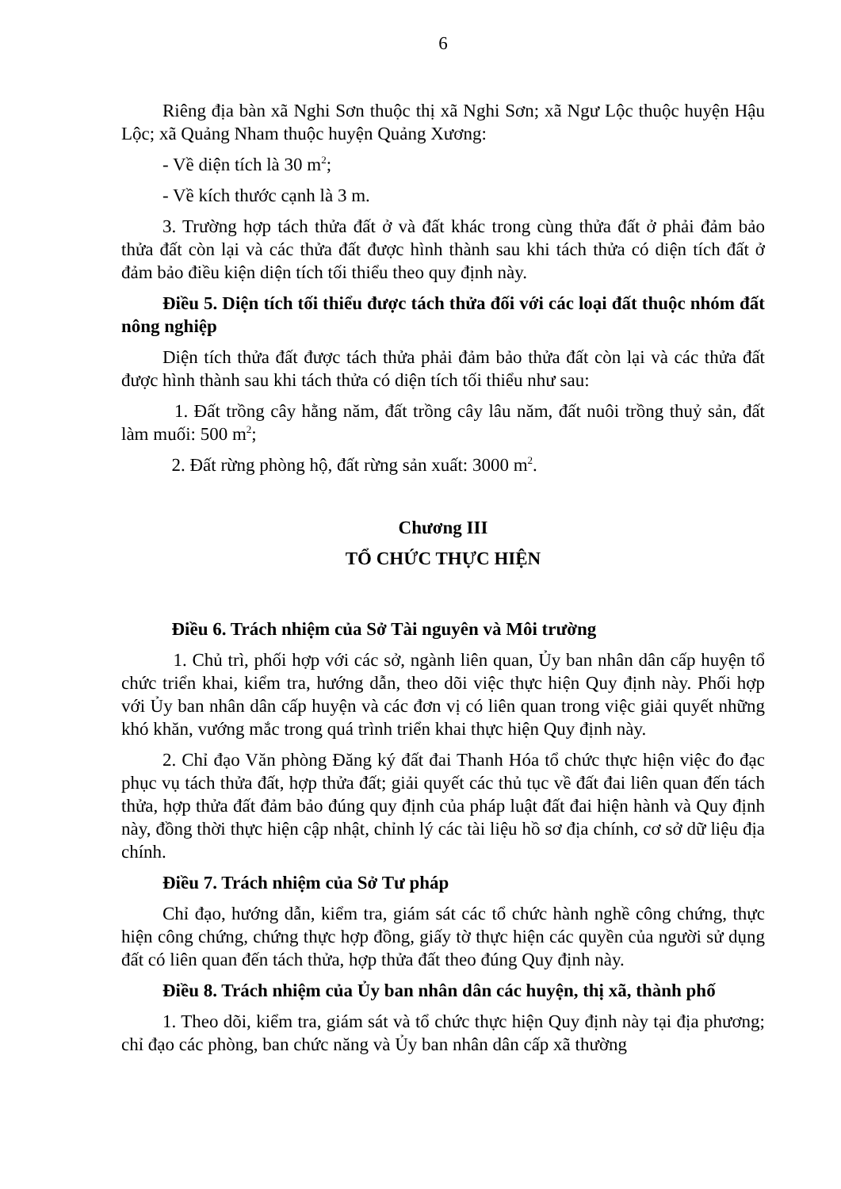6
Riêng địa bàn xã Nghi Sơn thuộc thị xã Nghi Sơn; xã Ngư Lộc thuộc huyện Hậu Lộc; xã Quảng Nham thuộc huyện Quảng Xương:
- Về diện tích là 30 m<sup>2</sup>;
- Về kích thước cạnh là 3 m.
3. Trường hợp tách thửa đất ở và đất khác trong cùng thửa đất ở phải đảm bảo thửa đất còn lại và các thửa đất được hình thành sau khi tách thửa có diện tích đất ở đảm bảo điều kiện diện tích tối thiểu theo quy định này.
Điều 5. Diện tích tối thiểu được tách thửa đối với các loại đất thuộc nhóm đất nông nghiệp
Diện tích thửa đất được tách thửa phải đảm bảo thửa đất còn lại và các thửa đất được hình thành sau khi tách thửa có diện tích tối thiểu như sau:
1. Đất trồng cây hằng năm, đất trồng cây lâu năm, đất nuôi trồng thuỷ sản, đất làm muối: 500 m<sup>2</sup>;
2. Đất rừng phòng hộ, đất rừng sản xuất: 3000 m<sup>2</sup>.
Chương III
TỔ CHỨC THỰC HIỆN
Điều 6. Trách nhiệm của Sở Tài nguyên và Môi trường
1. Chủ trì, phối hợp với các sở, ngành liên quan, Ủy ban nhân dân cấp huyện tổ chức triển khai, kiểm tra, hướng dẫn, theo dõi việc thực hiện Quy định này. Phối hợp với Ủy ban nhân dân cấp huyện và các đơn vị có liên quan trong việc giải quyết những khó khăn, vướng mắc trong quá trình triển khai thực hiện Quy định này.
2. Chỉ đạo Văn phòng Đăng ký đất đai Thanh Hóa tổ chức thực hiện việc đo đạc phục vụ tách thửa đất, hợp thửa đất; giải quyết các thủ tục về đất đai liên quan đến tách thửa, hợp thửa đất đảm bảo đúng quy định của pháp luật đất đai hiện hành và Quy định này, đồng thời thực hiện cập nhật, chỉnh lý các tài liệu hồ sơ địa chính, cơ sở dữ liệu địa chính.
Điều 7. Trách nhiệm của Sở Tư pháp
Chỉ đạo, hướng dẫn, kiểm tra, giám sát các tổ chức hành nghề công chứng, thực hiện công chứng, chứng thực hợp đồng, giấy tờ thực hiện các quyền của người sử dụng đất có liên quan đến tách thửa, hợp thửa đất theo đúng Quy định này.
Điều 8. Trách nhiệm của Ủy ban nhân dân các huyện, thị xã, thành phố
1. Theo dõi, kiểm tra, giám sát và tổ chức thực hiện Quy định này tại địa phương; chỉ đạo các phòng, ban chức năng và Ủy ban nhân dân cấp xã thường